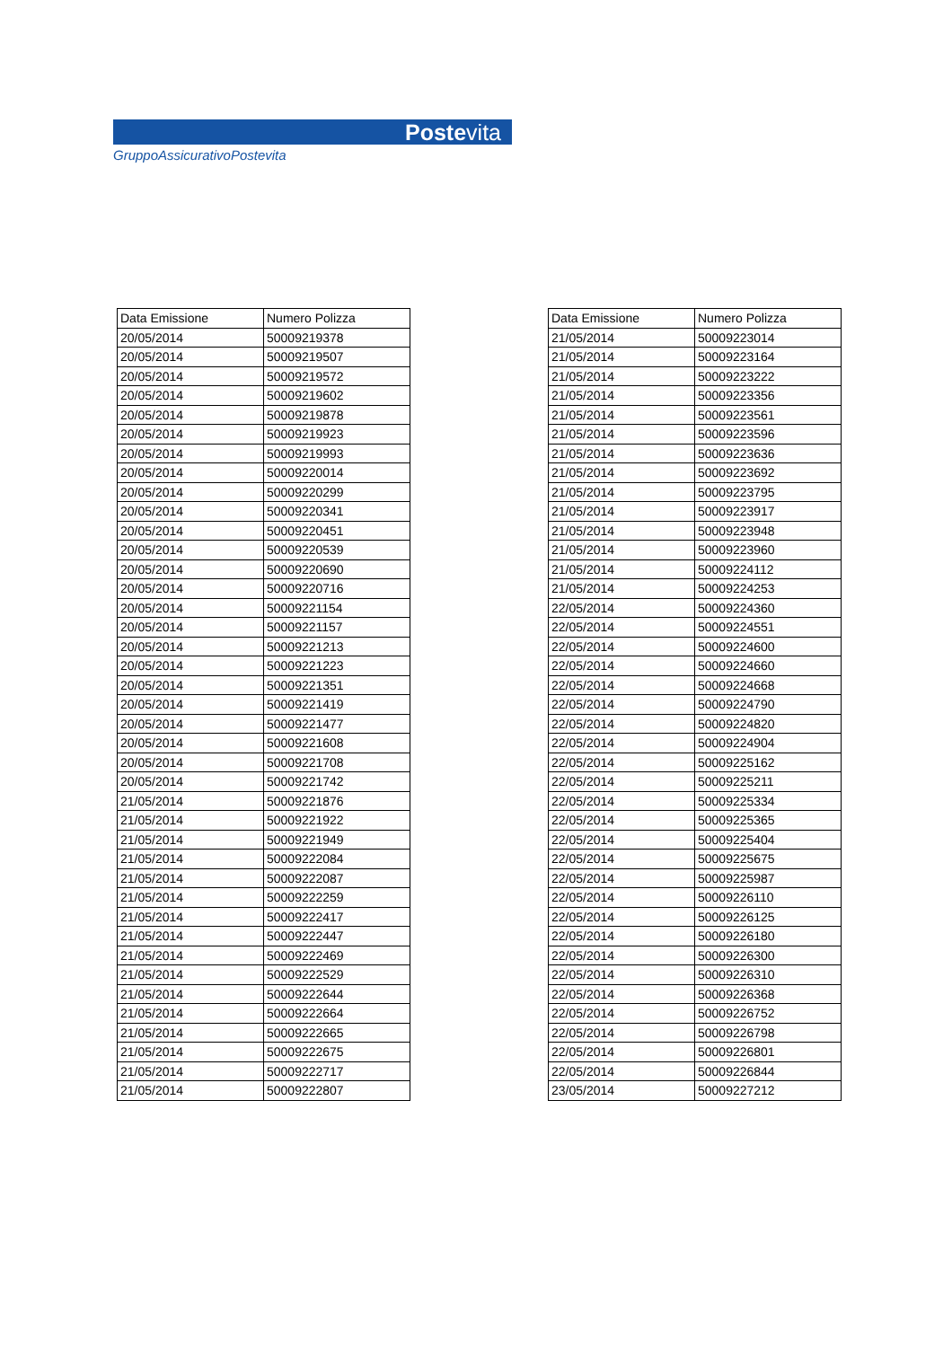Postevita
GruppoAssicurativoPostevita
| Data Emissione | Numero Polizza |
| --- | --- |
| 20/05/2014 | 50009219378 |
| 20/05/2014 | 50009219507 |
| 20/05/2014 | 50009219572 |
| 20/05/2014 | 50009219602 |
| 20/05/2014 | 50009219878 |
| 20/05/2014 | 50009219923 |
| 20/05/2014 | 50009219993 |
| 20/05/2014 | 50009220014 |
| 20/05/2014 | 50009220299 |
| 20/05/2014 | 50009220341 |
| 20/05/2014 | 50009220451 |
| 20/05/2014 | 50009220539 |
| 20/05/2014 | 50009220690 |
| 20/05/2014 | 50009220716 |
| 20/05/2014 | 50009221154 |
| 20/05/2014 | 50009221157 |
| 20/05/2014 | 50009221213 |
| 20/05/2014 | 50009221223 |
| 20/05/2014 | 50009221351 |
| 20/05/2014 | 50009221419 |
| 20/05/2014 | 50009221477 |
| 20/05/2014 | 50009221608 |
| 20/05/2014 | 50009221708 |
| 20/05/2014 | 50009221742 |
| 21/05/2014 | 50009221876 |
| 21/05/2014 | 50009221922 |
| 21/05/2014 | 50009221949 |
| 21/05/2014 | 50009222084 |
| 21/05/2014 | 50009222087 |
| 21/05/2014 | 50009222259 |
| 21/05/2014 | 50009222417 |
| 21/05/2014 | 50009222447 |
| 21/05/2014 | 50009222469 |
| 21/05/2014 | 50009222529 |
| 21/05/2014 | 50009222644 |
| 21/05/2014 | 50009222664 |
| 21/05/2014 | 50009222665 |
| 21/05/2014 | 50009222675 |
| 21/05/2014 | 50009222717 |
| 21/05/2014 | 50009222807 |
| Data Emissione | Numero Polizza |
| --- | --- |
| 21/05/2014 | 50009223014 |
| 21/05/2014 | 50009223164 |
| 21/05/2014 | 50009223222 |
| 21/05/2014 | 50009223356 |
| 21/05/2014 | 50009223561 |
| 21/05/2014 | 50009223596 |
| 21/05/2014 | 50009223636 |
| 21/05/2014 | 50009223692 |
| 21/05/2014 | 50009223795 |
| 21/05/2014 | 50009223917 |
| 21/05/2014 | 50009223948 |
| 21/05/2014 | 50009223960 |
| 21/05/2014 | 50009224112 |
| 21/05/2014 | 50009224253 |
| 22/05/2014 | 50009224360 |
| 22/05/2014 | 50009224551 |
| 22/05/2014 | 50009224600 |
| 22/05/2014 | 50009224660 |
| 22/05/2014 | 50009224668 |
| 22/05/2014 | 50009224790 |
| 22/05/2014 | 50009224820 |
| 22/05/2014 | 50009224904 |
| 22/05/2014 | 50009225162 |
| 22/05/2014 | 50009225211 |
| 22/05/2014 | 50009225334 |
| 22/05/2014 | 50009225365 |
| 22/05/2014 | 50009225404 |
| 22/05/2014 | 50009225675 |
| 22/05/2014 | 50009225987 |
| 22/05/2014 | 50009226110 |
| 22/05/2014 | 50009226125 |
| 22/05/2014 | 50009226180 |
| 22/05/2014 | 50009226300 |
| 22/05/2014 | 50009226310 |
| 22/05/2014 | 50009226368 |
| 22/05/2014 | 50009226752 |
| 22/05/2014 | 50009226798 |
| 22/05/2014 | 50009226801 |
| 22/05/2014 | 50009226844 |
| 23/05/2014 | 50009227212 |